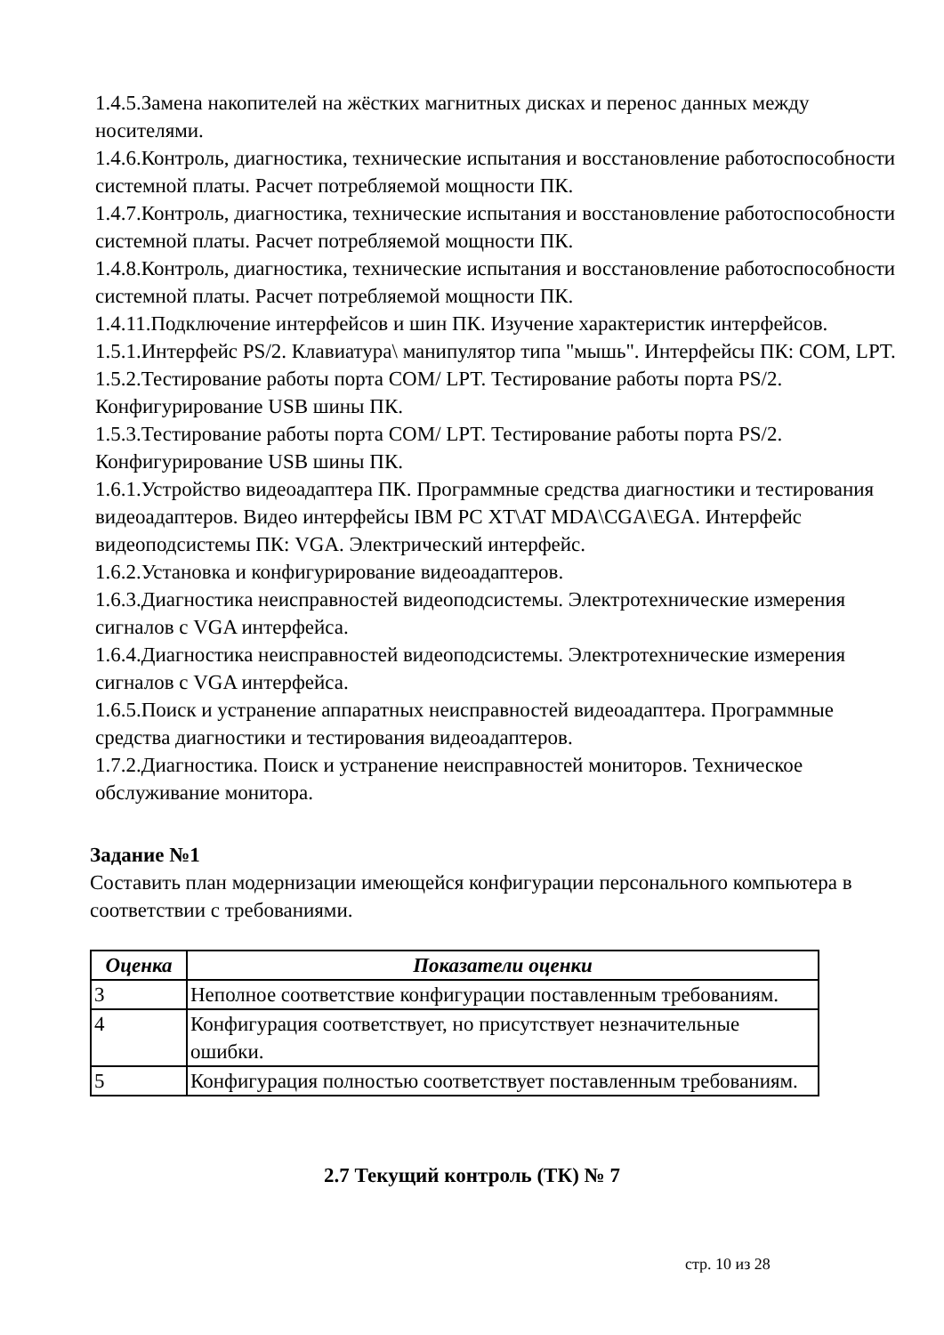1.4.5.Замена накопителей на жёстких магнитных дисках и перенос данных между носителями.
1.4.6.Контроль, диагностика, технические испытания и восстановление работоспособности системной платы. Расчет потребляемой мощности ПК.
1.4.7.Контроль, диагностика, технические испытания и восстановление работоспособности системной платы. Расчет потребляемой мощности ПК.
1.4.8.Контроль, диагностика, технические испытания и восстановление работоспособности системной платы. Расчет потребляемой мощности ПК.
1.4.11.Подключение интерфейсов и шин ПК. Изучение характеристик интерфейсов.
1.5.1.Интерфейс PS/2. Клавиатура\ манипулятор типа "мышь". Интерфейсы ПК: COM, LPT.
1.5.2.Тестирование работы порта COM/ LPT. Тестирование работы порта PS/2. Конфигурирование USB шины ПК.
1.5.3.Тестирование работы порта COM/ LPT. Тестирование работы порта PS/2. Конфигурирование USB шины ПК.
1.6.1.Устройство видеоадаптера ПК. Программные средства диагностики и тестирования видеоадаптеров. Видео интерфейсы IBM PC XT\AT MDA\CGA\EGA. Интерфейс видеоподсистемы ПК: VGA. Электрический интерфейс.
1.6.2.Установка и конфигурирование видеоадаптеров.
1.6.3.Диагностика неисправностей видеоподсистемы. Электротехнические измерения сигналов с VGA интерфейса.
1.6.4.Диагностика неисправностей видеоподсистемы. Электротехнические измерения сигналов с VGA интерфейса.
1.6.5.Поиск и устранение аппаратных неисправностей видеоадаптера. Программные средства диагностики и тестирования видеоадаптеров.
1.7.2.Диагностика. Поиск и устранение неисправностей мониторов. Техническое обслуживание монитора.
Задание №1
Составить план модернизации имеющейся конфигурации персонального компьютера в соответствии с требованиями.
| Оценка | Показатели оценки |
| --- | --- |
| 3 | Неполное соответствие конфигурации поставленным требованиям. |
| 4 | Конфигурация соответствует, но присутствует незначительные ошибки. |
| 5 | Конфигурация полностью соответствует поставленным требованиям. |
2.7 Текущий контроль (ТК) № 7
стр. 10 из 28